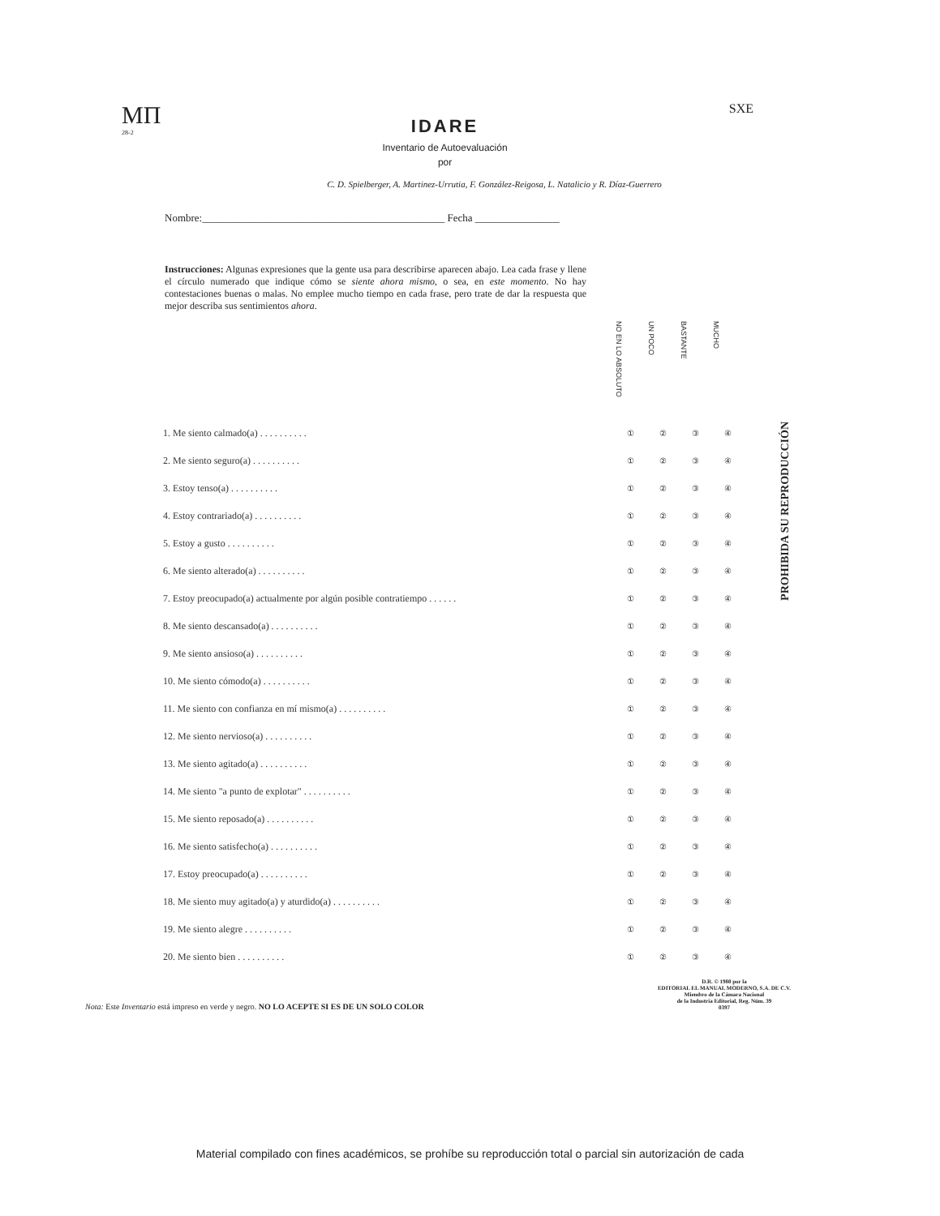MΠ
28-2
IDARE
Inventario de Autoevaluación
por
SXE
C. D. Spielberger, A. Martinez-Urrutia, F. González-Reigosa, L. Natalicio y R. Díaz-Guerrero
Nombre:______________________________________________ Fecha ________________
Instrucciones: Algunas expresiones que la gente usa para describirse aparecen abajo. Lea cada frase y llene el círculo numerado que indique cómo se siente ahora mismo, o sea, en este momento. No hay contestaciones buenas o malas. No emplee mucho tiempo en cada frase, pero trate de dar la respuesta que mejor describa sus sentimientos ahora.
| | NO EN LO ABSOLUTO | UN POCO | BASTANTE | MUCHO |
| 1. Me siento calmado(a) . . . . . . . . . . | ① | ② | ③ | ④ |
| 2. Me siento seguro(a) . . . . . . . . . . | ① | ② | ③ | ④ |
| 3. Estoy tenso(a) . . . . . . . . . . | ① | ② | ③ | ④ |
| 4. Estoy contrariado(a) . . . . . . . . . . | ① | ② | ③ | ④ |
| 5. Estoy a gusto . . . . . . . . . . | ① | ② | ③ | ④ |
| 6. Me siento alterado(a) . . . . . . . . . . | ① | ② | ③ | ④ |
| 7. Estoy preocupado(a) actualmente por algún posible contratiempo . . . . . . | ① | ② | ③ | ④ |
| 8. Me siento descansado(a) . . . . . . . . . . | ① | ② | ③ | ④ |
| 9. Me siento ansioso(a) . . . . . . . . . . | ① | ② | ③ | ④ |
| 10. Me siento cómodo(a) . . . . . . . . . . | ① | ② | ③ | ④ |
| 11. Me siento con confianza en mí mismo(a) . . . . . . . . . . | ① | ② | ③ | ④ |
| 12. Me siento nervioso(a) . . . . . . . . . . | ① | ② | ③ | ④ |
| 13. Me siento agitado(a) . . . . . . . . . . | ① | ② | ③ | ④ |
| 14. Me siento "a punto de explotar" . . . . . . . . . . | ① | ② | ③ | ④ |
| 15. Me siento reposado(a) . . . . . . . . . . | ① | ② | ③ | ④ |
| 16. Me siento satisfecho(a) . . . . . . . . . . | ① | ② | ③ | ④ |
| 17. Estoy preocupado(a) . . . . . . . . . . | ① | ② | ③ | ④ |
| 18. Me siento muy agitado(a) y aturdido(a) . . . . . . . . . . | ① | ② | ③ | ④ |
| 19. Me siento alegre . . . . . . . . . . | ① | ② | ③ | ④ |
| 20. Me siento bien . . . . . . . . . . | ① | ② | ③ | ④ |
PROHIBIDA SU REPRODUCCIÓN
Nota: Este Inventario está impreso en verde y negro. NO LO ACEPTE SI ES DE UN SOLO COLOR
D.R. © 1980 por la
EDITORIAL EL MANUAL MODERNO, S.A. DE C.V.
Miembro de la Cámara Nacional
de la Industria Editorial, Reg. Núm. 39
0397
Material compilado con fines académicos, se prohíbe su reproducción total o parcial sin autorización de cada